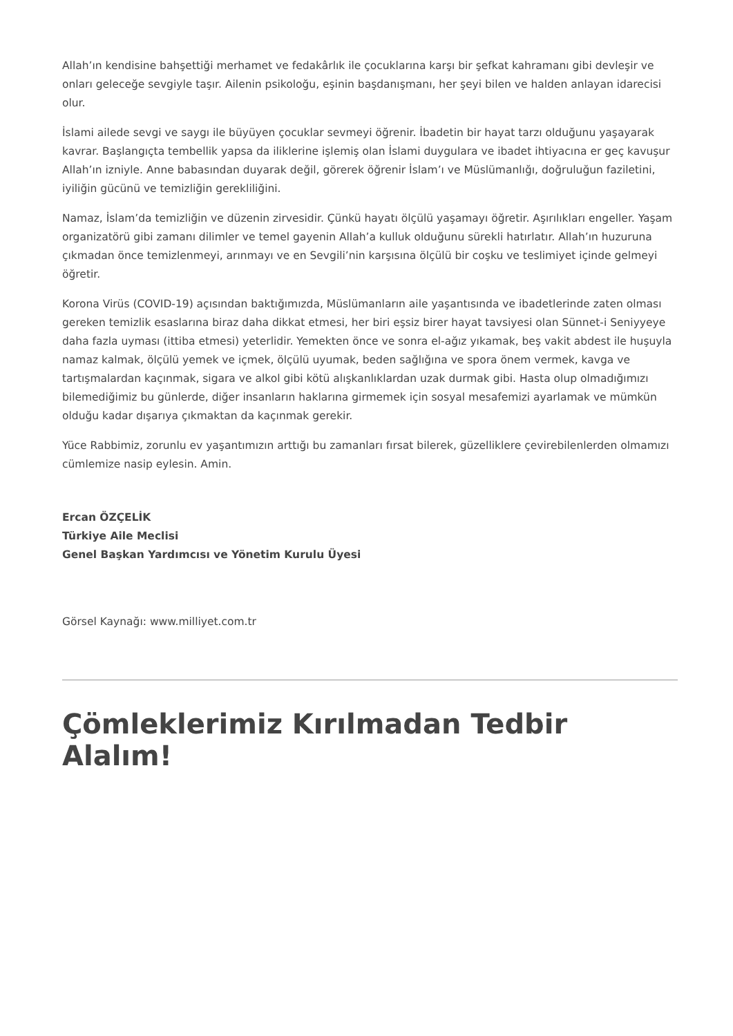Allah’ın kendisine bahşettiği merhamet ve fedakârlık ile çocuklarına karşı bir şefkat kahramanı gibi devleşir ve onları geleceğe sevgiyle taşır. Ailenin psikoloğu, eşinin başdanışmanı, her şeyi bilen ve halden anlayan idarecisi olur.
İslami ailede sevgi ve saygı ile büyüyen çocuklar sevmeyi öğrenir. İbadetin bir hayat tarzı olduğunu yaşayarak kavrar. Başlangıçta tembellik yapsa da iliklerine işlemiş olan İslami duygulara ve ibadet ihtiyacına er geç kavuşur Allah’ın izniyle. Anne babasından duyarak değil, görerek öğrenir İslam’ı ve Müslümanlığı, doğruluğun faziletini, iyiliğin gücünü ve temizliğin gerekliliğini.
Namaz, İslam’da temizliğin ve düzenin zirvesidir. Çünkü hayatı ölçülü yaşamayı öğretir. Aşırılıkları engeller. Yaşam organizatörü gibi zamanı dilimler ve temel gayenin Allah’a kulluk olduğunu sürekli hatırlatır. Allah’ın huzuruna çıkmadan önce temizlenmeyi, arınmayı ve en Sevgili’nin karşısına ölçülü bir coşku ve teslimiyet içinde gelmeyi öğretir.
Korona Virüs (COVID-19) açısından baktığımızda, Müslümanların aile yaşantısında ve ibadetlerinde zaten olması gereken temizlik esaslarına biraz daha dikkat etmesi, her biri eşsiz birer hayat tavsiyesi olan Sünnet-i Seniyyeye daha fazla uyması (ittiba etmesi) yeterlidir. Yemekten önce ve sonra el-ağız yıkamak, beş vakit abdest ile huşuyla namaz kalmak, ölçülü yemek ve içmek, ölçülü uyumak, beden sağlığına ve spora önem vermek, kavga ve tartışmalardan kaçınmak, sigara ve alkol gibi kötü alışkanlıklardan uzak durmak gibi. Hasta olup olmadığımızı bilemediğimiz bu günlerde, diğer insanların haklarına girmemek için sosyal mesafemizi ayarlamak ve mümkün olduğu kadar dışarıya çıkmaktan da kaçınmak gerekir.
Yüce Rabbimiz, zorunlu ev yaşantımızın arttığı bu zamanları fırsat bilerek, güzelliklere çevirebilenlerden olmamızı cümlemize nasip eylesin. Amin.
Ercan ÖZÇELİK
Türkiye Aile Meclisi
Genel Başkan Yardımcısı ve Yönetim Kurulu Üyesi
Görsel Kaynağı: www.milliyet.com.tr
Çömleklerimiz Kırılmadan Tedbir Alalım!